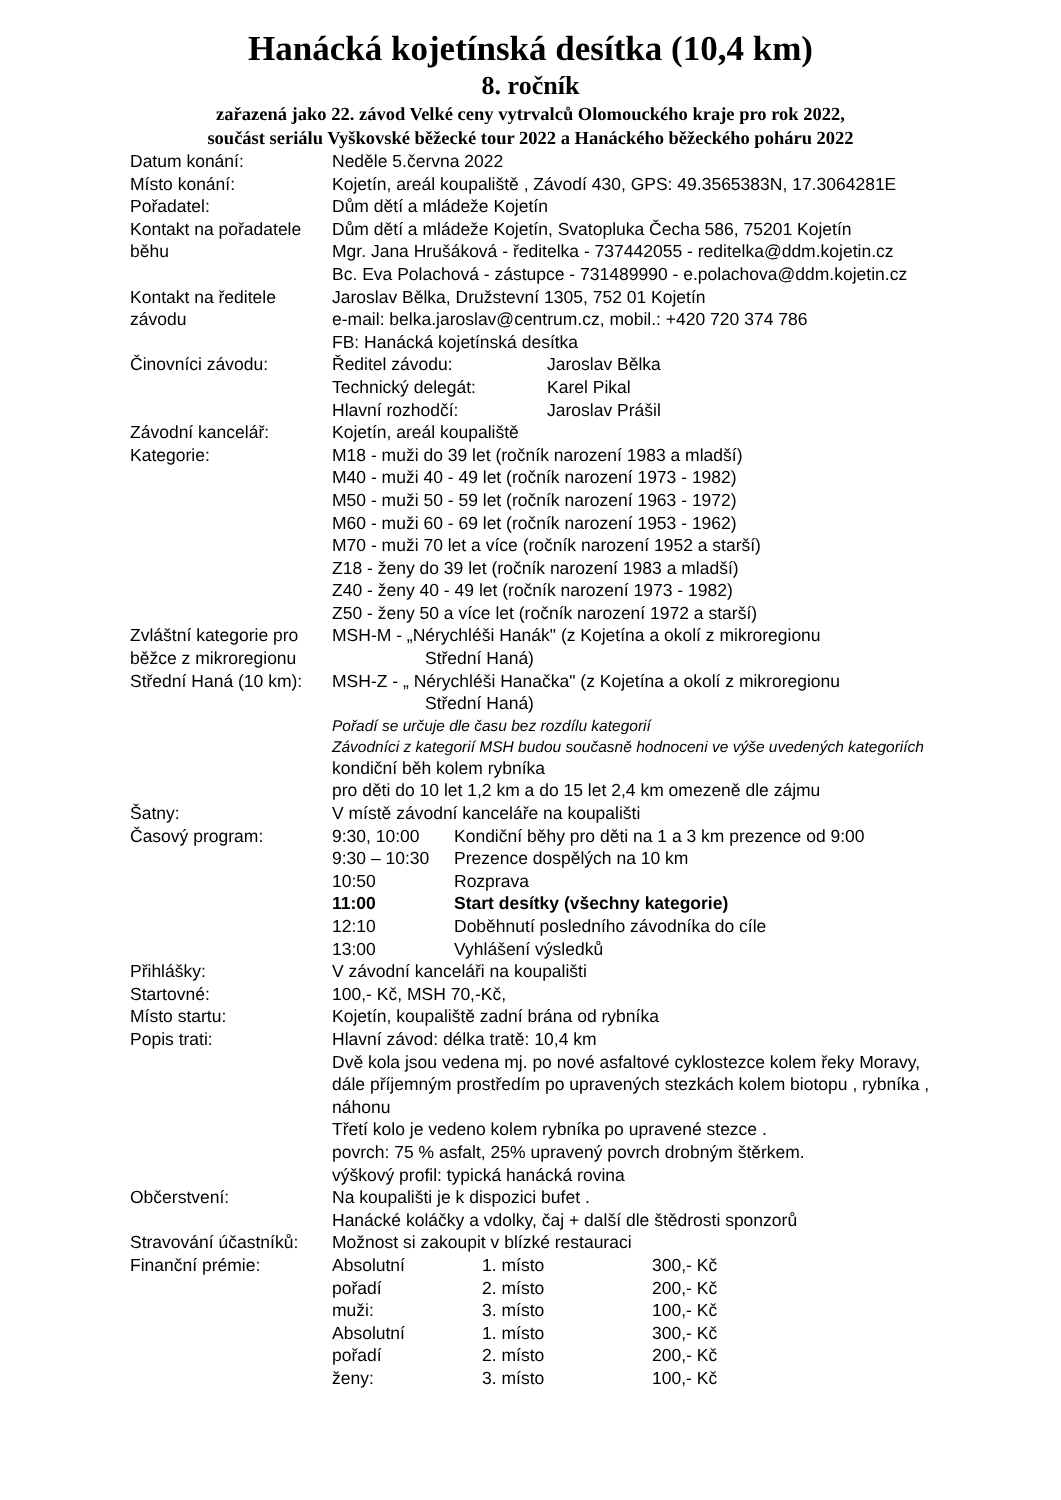Hanácká kojetínská desítka (10,4 km)
8. ročník
zařazená jako 22. závod Velké ceny vytrvalců Olomouckého kraje pro rok 2022,
součást seriálu Vyškovské běžecké tour 2022 a Hanáckého běžeckého poháru 2022
| Datum konání: | Neděle 5.června 2022 |
| Místo konání: | Kojetín, areál koupaliště , Závodí 430, GPS: 49.3565383N, 17.3064281E |
| Pořadatel: | Dům dětí a mládeže Kojetín |
| Kontakt na pořadatele běhu | Dům dětí a mládeže Kojetín, Svatopluka Čecha 586, 75201 Kojetín Mgr. Jana Hrušáková - ředitelka - 737442055 - reditelka@ddm.kojetin.cz Bc. Eva Polachová - zástupce - 731489990 - e.polachova@ddm.kojetin.cz |
| Kontakt na ředitele závodu | Jaroslav Bělka, Družstevní 1305, 752 01 Kojetín e-mail: belka.jaroslav@centrum.cz, mobil.: +420 720 374 786 FB: Hanácká kojetínská desítka |
| Činovníci závodu: | / Ředitel závodu: / Jaroslav Bělka / / Technický delegát: / Karel Pikal / / Hlavní rozhodčí: / Jaroslav Prášil / |
| Závodní kancelář: | Kojetín, areál koupaliště |
| Kategorie: | M18 - muži do 39 let (ročník narození 1983 a mladší) M40 - muži 40 - 49 let (ročník narození 1973 - 1982) M50 - muži 50 - 59 let (ročník narození 1963 - 1972) M60 - muži 60 - 69 let (ročník narození 1953 - 1962) M70 - muži 70 let a více (ročník narození 1952 a starší) Z18 - ženy do 39 let (ročník narození 1983 a mladší) Z40 - ženy 40 - 49 let (ročník narození 1973 - 1982) Z50 - ženy 50 a více let (ročník narození 1972 a starší) |
| Zvláštní kategorie pro běžce z mikroregionu Střední Haná (10 km): | MSH-M - „Nérychléši Hanák" (z Kojetína a okolí z mikroregionu Střední Haná) MSH-Z - „ Nérychléši Hanačka" (z Kojetína a okolí z mikroregionu Střední Haná) Pořadí se určuje dle času bez rozdílu kategorií Závodníci z kategorií MSH budou současně hodnoceni ve výše uvedených kategoriích kondiční běh kolem rybníka pro děti do 10 let 1,2 km a do 15 let 2,4 km omezeně dle zájmu |
| Šatny: | V místě závodní kanceláře na koupališti |
| Časový program: | / 9:30, 10:00 / Kondiční běhy pro děti na 1 a 3 km prezence od 9:00 / / 9:30 – 10:30 / Prezence dospělých na 10 km / / 10:50 / Rozprava / / 11:00 / Start desítky (všechny kategorie) / / 12:10 / Doběhnutí posledního závodníka do cíle / / 13:00 / Vyhlášení výsledků / |
| Přihlášky: | V závodní kanceláři na koupališti |
| Startovné: | 100,- Kč, MSH 70,-Kč, |
| Místo startu: | Kojetín, koupaliště zadní brána od rybníka |
| Popis trati: | Hlavní závod: délka tratě: 10,4 km Dvě kola jsou vedena mj. po nové asfaltové cyklostezce kolem řeky Moravy, dále příjemným prostředím po upravených stezkách kolem biotopu , rybníka , náhonu Třetí kolo je vedeno kolem rybníka po upravené stezce . povrch: 75 % asfalt, 25% upravený povrch drobným štěrkem. výškový profil: typická hanácká rovina |
| Občerstvení: | Na koupališti je k dispozici bufet . Hanácké koláčky a vdolky, čaj + další dle štědrosti sponzorů |
| Stravování účastníků: | Možnost si zakoupit v blízké restauraci |
| Finanční prémie: | / Absolutní / 1. místo / 300,- Kč / / pořadí / 2. místo / 200,- Kč / / muži: / 3. místo / 100,- Kč / / Absolutní / 1. místo / 300,- Kč / / pořadí / 2. místo / 200,- Kč / / ženy: / 3. místo / 100,- Kč / |